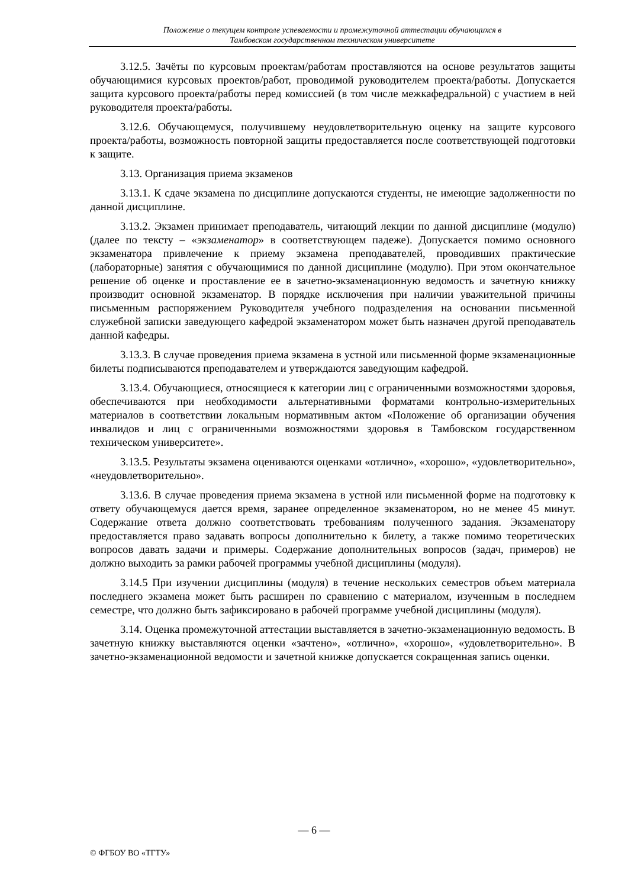Положение о текущем контроле успеваемости и промежуточной аттестации обучающихся в
Тамбовском государственном техническом университете
3.12.5. Зачёты по курсовым проектам/работам проставляются на основе результатов защиты обучающимися курсовых проектов/работ, проводимой руководителем проекта/работы. Допускается защита курсового проекта/работы перед комиссией (в том числе межкафедральной) с участием в ней руководителя проекта/работы.
3.12.6. Обучающемуся, получившему неудовлетворительную оценку на защите курсового проекта/работы, возможность повторной защиты предоставляется после соответствующей подготовки к защите.
3.13. Организация приема экзаменов
3.13.1. К сдаче экзамена по дисциплине допускаются студенты, не имеющие задолженности по данной дисциплине.
3.13.2. Экзамен принимает преподаватель, читающий лекции по данной дисциплине (модулю) (далее по тексту – «экзаменатор» в соответствующем падеже). Допускается помимо основного экзаменатора привлечение к приему экзамена преподавателей, проводивших практические (лабораторные) занятия с обучающимися по данной дисциплине (модулю). При этом окончательное решение об оценке и проставление ее в зачетно-экзаменационную ведомость и зачетную книжку производит основной экзаменатор. В порядке исключения при наличии уважительной причины письменным распоряжением Руководителя учебного подразделения на основании письменной служебной записки заведующего кафедрой экзаменатором может быть назначен другой преподаватель данной кафедры.
3.13.3. В случае проведения приема экзамена в устной или письменной форме экзаменационные билеты подписываются преподавателем и утверждаются заведующим кафедрой.
3.13.4. Обучающиеся, относящиеся к категории лиц с ограниченными возможностями здоровья, обеспечиваются при необходимости альтернативными форматами контрольно-измерительных материалов в соответствии локальным нормативным актом «Положение об организации обучения инвалидов и лиц с ограниченными возможностями здоровья в Тамбовском государственном техническом университете».
3.13.5. Результаты экзамена оцениваются оценками «отлично», «хорошо», «удовлетворительно», «неудовлетворительно».
3.13.6. В случае проведения приема экзамена в устной или письменной форме на подготовку к ответу обучающемуся дается время, заранее определенное экзаменатором, но не менее 45 минут. Содержание ответа должно соответствовать требованиям полученного задания. Экзаменатору предоставляется право задавать вопросы дополнительно к билету, а также помимо теоретических вопросов давать задачи и примеры. Содержание дополнительных вопросов (задач, примеров) не должно выходить за рамки рабочей программы учебной дисциплины (модуля).
3.14.5 При изучении дисциплины (модуля) в течение нескольких семестров объем материала последнего экзамена может быть расширен по сравнению с материалом, изученным в последнем семестре, что должно быть зафиксировано в рабочей программе учебной дисциплины (модуля).
3.14. Оценка промежуточной аттестации выставляется в зачетно-экзаменационную ведомость. В зачетную книжку выставляются оценки «зачтено», «отлично», «хорошо», «удовлетворительно». В зачетно-экзаменационной ведомости и зачетной книжке допускается сокращенная запись оценки.
— 6 —
© ФГБОУ ВО «ТГТУ»